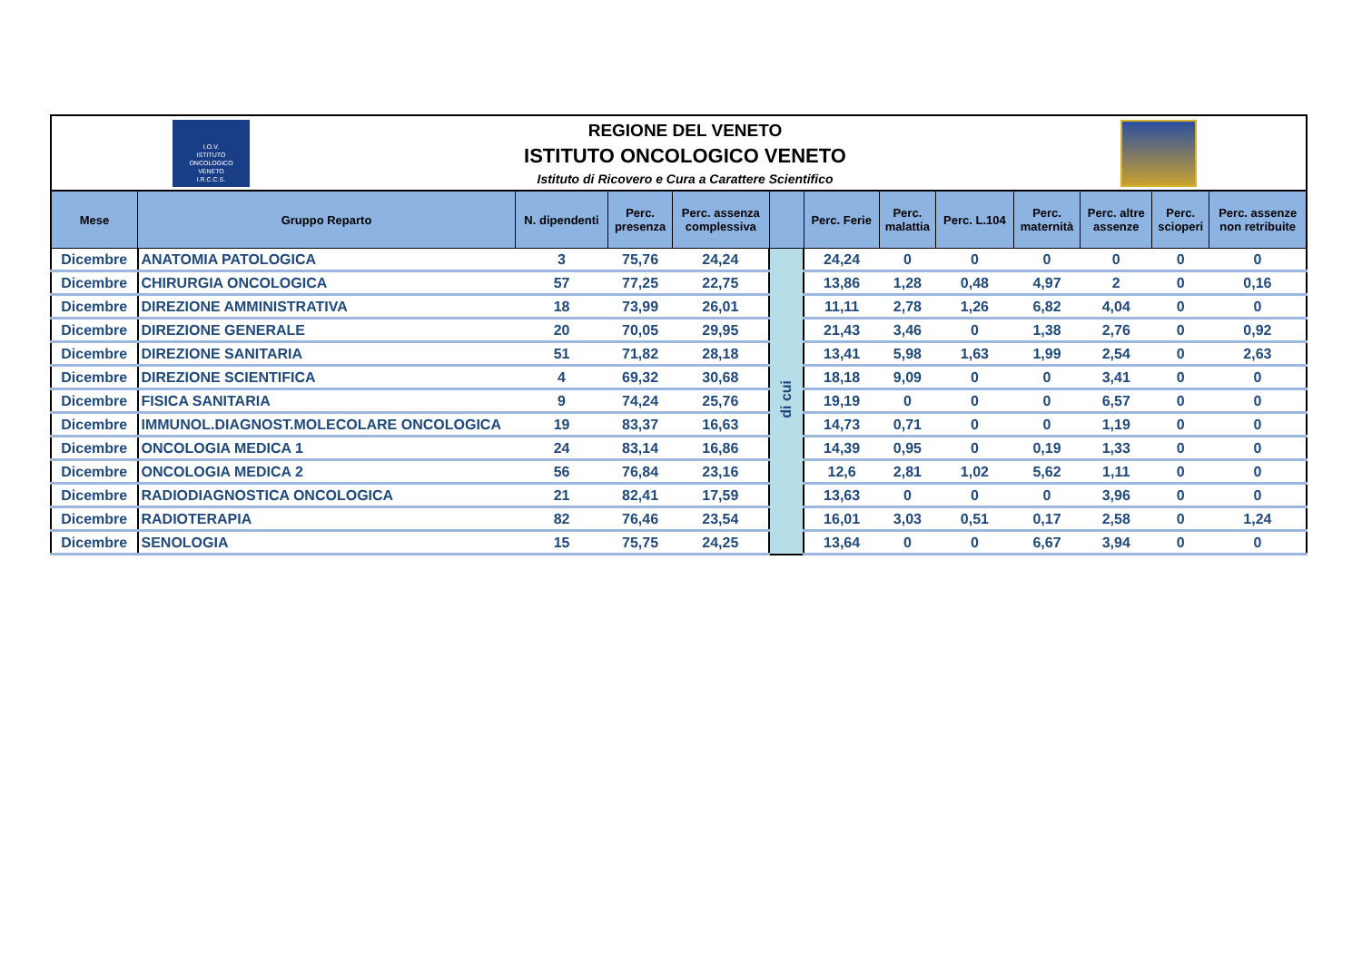I.O.V.
ISTITUTO
ONCOLOGICO
VENETO
I.R.C.C.S.
REGIONE DEL VENETO
ISTITUTO ONCOLOGICO VENETO
Istituto di Ricovero e Cura a Carattere Scientifico
| Mese | Gruppo Reparto | N. dipendenti | Perc. presenza | Perc. assenza complessiva | | Perc. Ferie | Perc. malattia | Perc. L.104 | Perc. maternità | Perc. altre assenze | Perc. scioperi | Perc. assenze non retribuite |
| --- | --- | --- | --- | --- | --- | --- | --- | --- | --- | --- | --- | --- |
| Dicembre | ANATOMIA PATOLOGICA | 3 | 75,76 | 24,24 | di cui | 24,24 | 0 | 0 | 0 | 0 | 0 | 0 |
| Dicembre | CHIRURGIA ONCOLOGICA | 57 | 77,25 | 22,75 | | 13,86 | 1,28 | 0,48 | 4,97 | 2 | 0 | 0,16 |
| Dicembre | DIREZIONE AMMINISTRATIVA | 18 | 73,99 | 26,01 | | 11,11 | 2,78 | 1,26 | 6,82 | 4,04 | 0 | 0 |
| Dicembre | DIREZIONE GENERALE | 20 | 70,05 | 29,95 | | 21,43 | 3,46 | 0 | 1,38 | 2,76 | 0 | 0,92 |
| Dicembre | DIREZIONE SANITARIA | 51 | 71,82 | 28,18 | | 13,41 | 5,98 | 1,63 | 1,99 | 2,54 | 0 | 2,63 |
| Dicembre | DIREZIONE SCIENTIFICA | 4 | 69,32 | 30,68 | | 18,18 | 9,09 | 0 | 0 | 3,41 | 0 | 0 |
| Dicembre | FISICA SANITARIA | 9 | 74,24 | 25,76 | | 19,19 | 0 | 0 | 0 | 6,57 | 0 | 0 |
| Dicembre | IMMUNOL.DIAGNOST.MOLECOLARE ONCOLOGICA | 19 | 83,37 | 16,63 | | 14,73 | 0,71 | 0 | 0 | 1,19 | 0 | 0 |
| Dicembre | ONCOLOGIA MEDICA 1 | 24 | 83,14 | 16,86 | | 14,39 | 0,95 | 0 | 0,19 | 1,33 | 0 | 0 |
| Dicembre | ONCOLOGIA MEDICA 2 | 56 | 76,84 | 23,16 | | 12,6 | 2,81 | 1,02 | 5,62 | 1,11 | 0 | 0 |
| Dicembre | RADIODIAGNOSTICA ONCOLOGICA | 21 | 82,41 | 17,59 | | 13,63 | 0 | 0 | 0 | 3,96 | 0 | 0 |
| Dicembre | RADIOTERAPIA | 82 | 76,46 | 23,54 | | 16,01 | 3,03 | 0,51 | 0,17 | 2,58 | 0 | 1,24 |
| Dicembre | SENOLOGIA | 15 | 75,75 | 24,25 | | 13,64 | 0 | 0 | 6,67 | 3,94 | 0 | 0 |